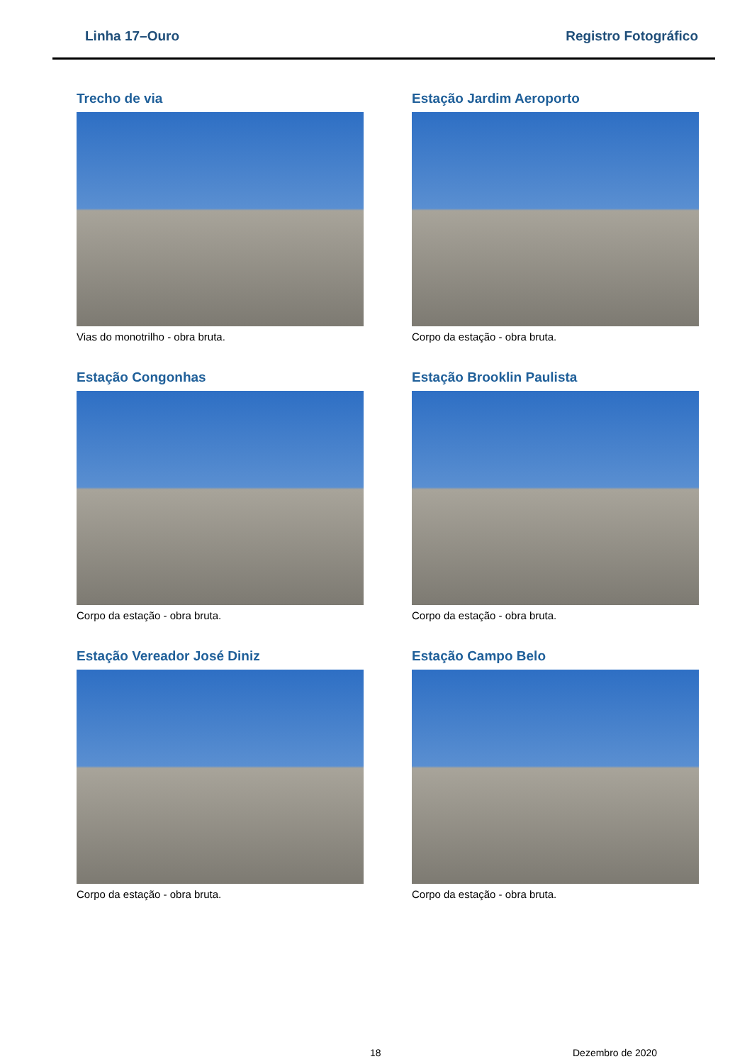Linha 17–Ouro Registro Fotográfico
Trecho de via
Vias do monotrilho - obra bruta.
Estação Jardim Aeroporto
Corpo da estação - obra bruta.
Estação Congonhas
Corpo da estação - obra bruta.
Estação Brooklin Paulista
Corpo da estação - obra bruta.
Estação Vereador José Diniz
Corpo da estação - obra bruta.
Estação Campo Belo
Corpo da estação - obra bruta.
18 Dezembro de 2020